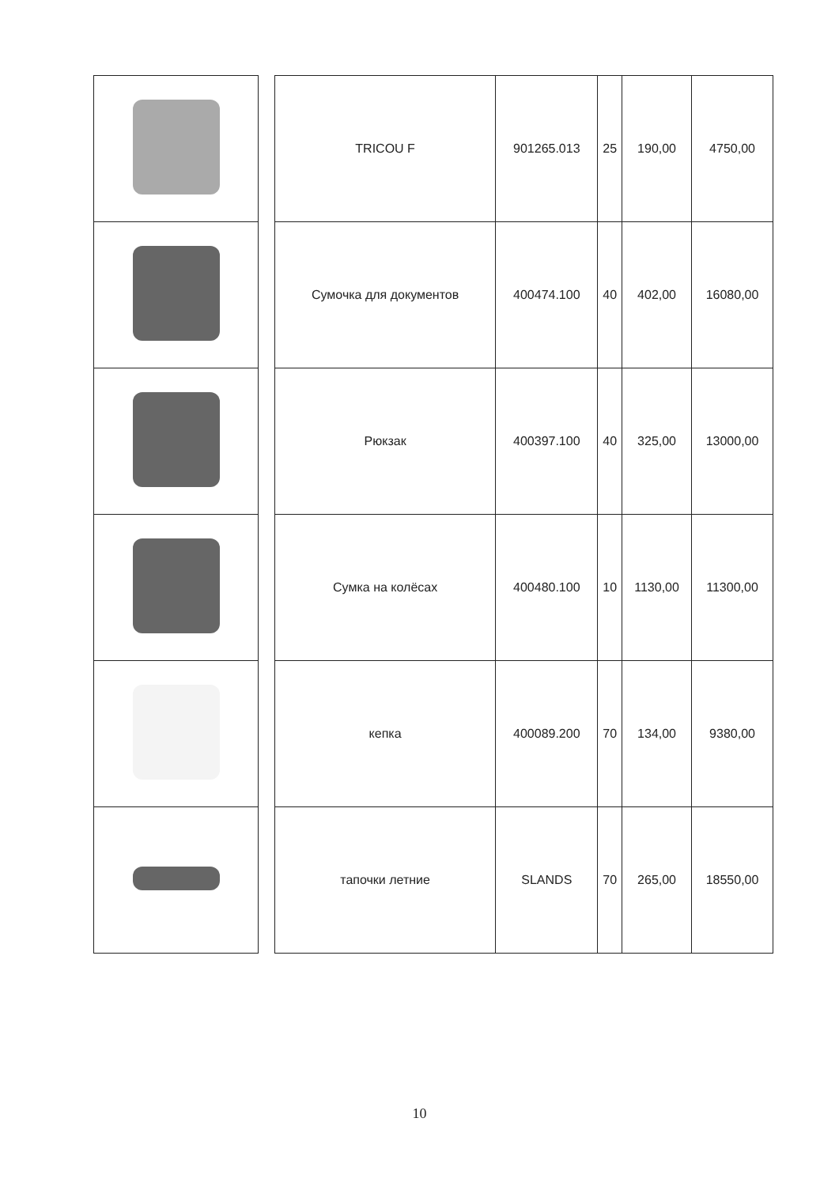| | | TRICOU F | 901265.013 | 25 | 190,00 | 4750,00 |
| | | Сумочка для документов | 400474.100 | 40 | 402,00 | 16080,00 |
| | | Рюкзак | 400397.100 | 40 | 325,00 | 13000,00 |
| | | Сумка на колёсах | 400480.100 | 10 | 1130,00 | 11300,00 |
| | | кепка | 400089.200 | 70 | 134,00 | 9380,00 |
| | | тапочки летние | SLANDS | 70 | 265,00 | 18550,00 |
10